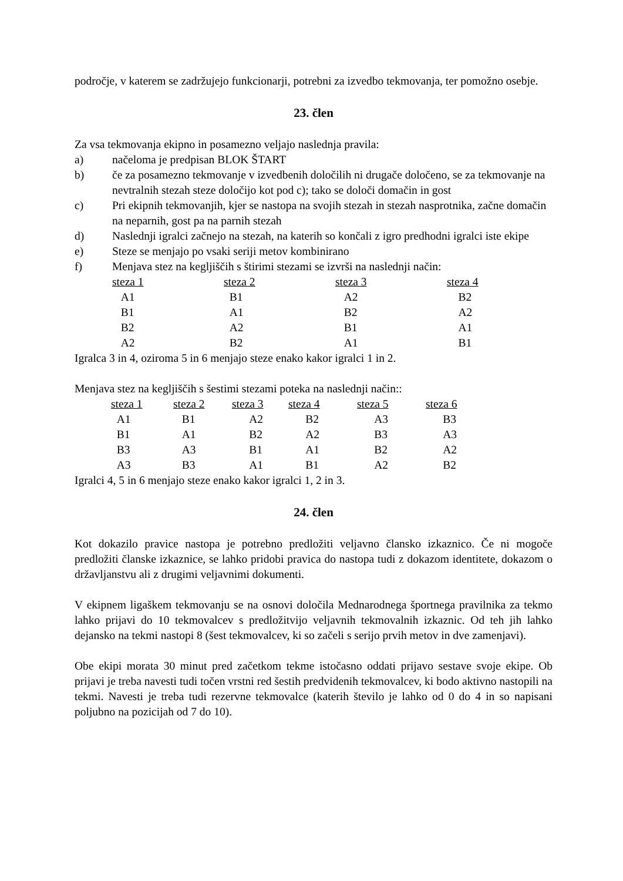področje, v katerem se zadržujejo funkcionarji, potrebni za izvedbo tekmovanja, ter pomožno osebje.
23. člen
Za vsa tekmovanja ekipno in posamezno veljajo naslednja pravila:
a) načeloma je predpisan BLOK ŠTART
b) če za posamezno tekmovanje v izvedbenih določilih ni drugače določeno, se za tekmovanje na nevtralnih stezah steze določijo kot pod c); tako se določi domačin in gost
c) Pri ekipnih tekmovanjih, kjer se nastopa na svojih stezah in stezah nasprotnika, začne domačin na neparnih, gost pa na parnih stezah
d) Naslednji igralci začnejo na stezah, na katerih so končali z igro predhodni igralci iste ekipe
e) Steze se menjajo po vsaki seriji metov kombinirano
f) Menjava stez na kegljiščih s štirimi stezami se izvrši na naslednji način:
| steza 1 | steza 2 | steza 3 | steza 4 |
| --- | --- | --- | --- |
| A1 | B1 | A2 | B2 |
| B1 | A1 | B2 | A2 |
| B2 | A2 | B1 | A1 |
| A2 | B2 | A1 | B1 |
Igralca 3 in 4, oziroma 5 in 6 menjajo steze enako kakor igralci 1 in 2.
Menjava stez na kegljiščih s šestimi stezami poteka na naslednji način::
| steza 1 | steza 2 | steza 3 | steza 4 | steza 5 | steza 6 |
| --- | --- | --- | --- | --- | --- |
| A1 | B1 | A2 | B2 | A3 | B3 |
| B1 | A1 | B2 | A2 | B3 | A3 |
| B3 | A3 | B1 | A1 | B2 | A2 |
| A3 | B3 | A1 | B1 | A2 | B2 |
Igralci 4, 5 in 6 menjajo steze enako kakor igralci 1, 2 in 3.
24. člen
Kot dokazilo pravice nastopa je potrebno predložiti veljavno člansko izkaznico. Če ni mogoče predložiti članske izkaznice, se lahko pridobi pravica do nastopa tudi z dokazom identitete, dokazom o državljanstvu ali z drugimi veljavnimi dokumenti.
V ekipnem ligaškem tekmovanju se na osnovi določila Mednarodnega športnega pravilnika za tekmo lahko prijavi do 10 tekmovalcev s predložitvijo veljavnih tekmovalnih izkaznic. Od teh jih lahko dejansko na tekmi nastopi 8 (šest tekmovalcev, ki so začeli s serijo prvih metov in dve zamenjavi).
Obe ekipi morata 30 minut pred začetkom tekme istočasno oddati prijavo sestave svoje ekipe. Ob prijavi je treba navesti tudi točen vrstni red šestih predvidenih tekmovalcev, ki bodo aktivno nastopili na tekmi. Navesti je treba tudi rezervne tekmovalce (katerih število je lahko od 0 do 4 in so napisani poljubno na pozicijah od 7 do 10).